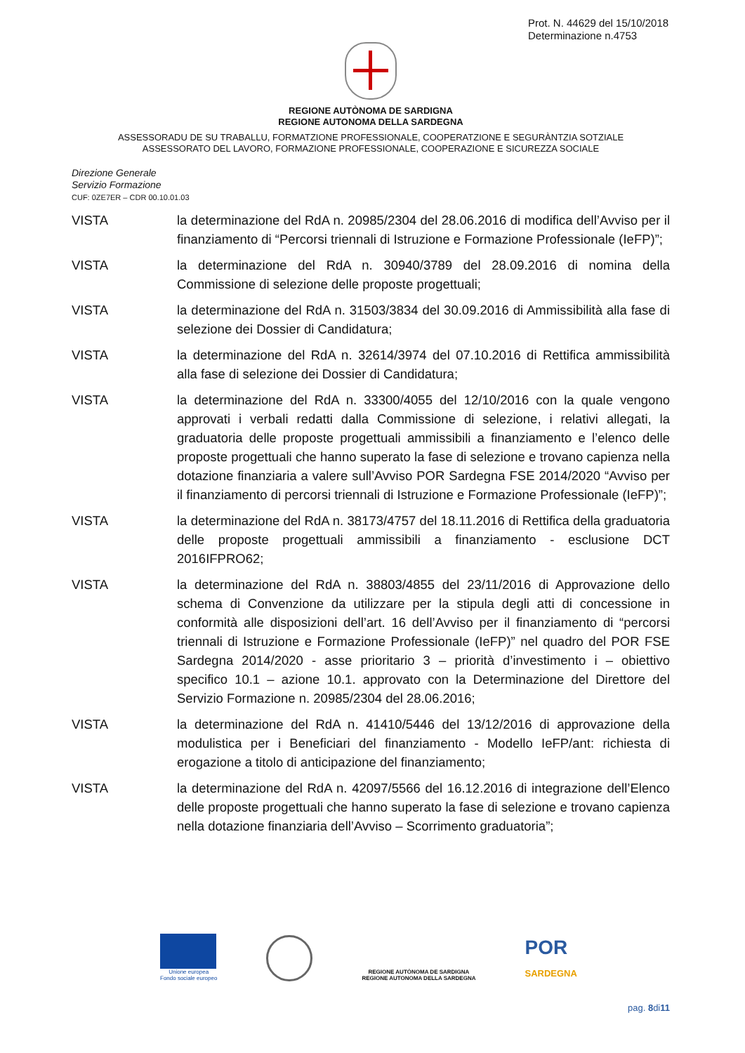Prot. N. 44629 del 15/10/2018
Determinazione n.4753
REGIONE AUTÒNOMA DE SARDIGNA
REGIONE AUTONOMA DELLA SARDEGNA
ASSESSORADU DE SU TRABALLU, FORMATZIONE PROFESSIONALE, COOPERATZIONE E SEGURÀNTZIA SOTZIALE
ASSESSORATO DEL LAVORO, FORMAZIONE PROFESSIONALE, COOPERAZIONE E SICUREZZA SOCIALE
Direzione Generale
Servizio Formazione
CUF: 0ZE7ER – CDR 00.10.01.03
VISTA la determinazione del RdA n. 20985/2304 del 28.06.2016 di modifica dell’Avviso per il finanziamento di “Percorsi triennali di Istruzione e Formazione Professionale (IeFP)”;
VISTA la determinazione del RdA n. 30940/3789 del 28.09.2016 di nomina della Commissione di selezione delle proposte progettuali;
VISTA la determinazione del RdA n. 31503/3834 del 30.09.2016 di Ammissibilità alla fase di selezione dei Dossier di Candidatura;
VISTA la determinazione del RdA n. 32614/3974 del 07.10.2016 di Rettifica ammissibilità alla fase di selezione dei Dossier di Candidatura;
VISTA la determinazione del RdA n. 33300/4055 del 12/10/2016 con la quale vengono approvati i verbali redatti dalla Commissione di selezione, i relativi allegati, la graduatoria delle proposte progettuali ammissibili a finanziamento e l’elenco delle proposte progettuali che hanno superato la fase di selezione e trovano capienza nella dotazione finanziaria a valere sull’Avviso POR Sardegna FSE 2014/2020 “Avviso per il finanziamento di percorsi triennali di Istruzione e Formazione Professionale (IeFP)”;
VISTA la determinazione del RdA n. 38173/4757 del 18.11.2016 di Rettifica della graduatoria delle proposte progettuali ammissibili a finanziamento - esclusione DCT 2016IFPRO62;
VISTA la determinazione del RdA n. 38803/4855 del 23/11/2016 di Approvazione dello schema di Convenzione da utilizzare per la stipula degli atti di concessione in conformità alle disposizioni dell’art. 16 dell’Avviso per il finanziamento di “percorsi triennali di Istruzione e Formazione Professionale (IeFP)” nel quadro del POR FSE Sardegna 2014/2020 - asse prioritario 3 – priorità d’investimento i – obiettivo specifico 10.1 – azione 10.1. approvato con la Determinazione del Direttore del Servizio Formazione n. 20985/2304 del 28.06.2016;
VISTA la determinazione del RdA n. 41410/5446 del 13/12/2016 di approvazione della modulistica per i Beneficiari del finanziamento - Modello IeFP/ant: richiesta di erogazione a titolo di anticipazione del finanziamento;
VISTA la determinazione del RdA n. 42097/5566 del 16.12.2016 di integrazione dell’Elenco delle proposte progettuali che hanno superato la fase di selezione e trovano capienza nella dotazione finanziaria dell’Avviso – Scorrimento graduatoria”;
Unione europea
Fondo sociale europeo
REGIONE AUTÒNOMA DE SARDIGNA
REGIONE AUTONOMA DELLA SARDEGNA
POR
SARDEGNA
pag. 8di11